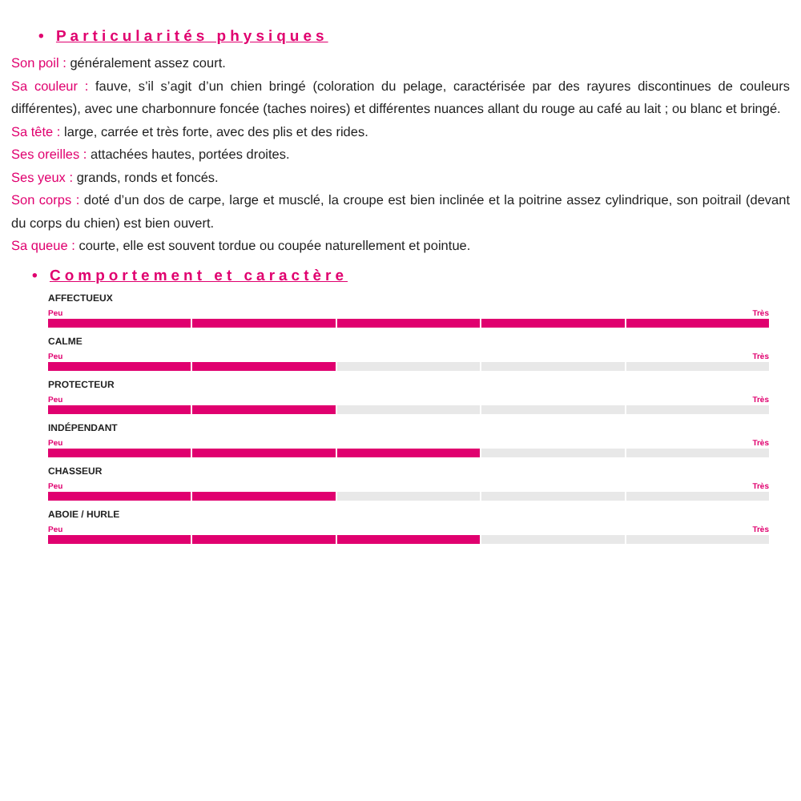• Particularités physiques
Son poil : généralement assez court.
Sa couleur : fauve, s’il s’agit d’un chien bringé (coloration du pelage, caractérisée par des rayures discontinues de couleurs différentes), avec une charbonnure foncée (taches noires) et différentes nuances allant du rouge au café au lait ; ou blanc et bringé.
Sa tête : large, carrée et très forte, avec des plis et des rides.
Ses oreilles : attachées hautes, portées droites.
Ses yeux : grands, ronds et foncés.
Son corps : doté d’un dos de carpe, large et musclé, la croupe est bien inclinée et la poitrine assez cylindrique, son poitrail (devant du corps du chien) est bien ouvert.
Sa queue : courte, elle est souvent tordue ou coupée naturellement et pointue.
• Comportement et caractère
AFFECTUEUX
Peu Très
CALME
Peu Très
PROTECTEUR
Peu Très
INDÉPENDANT
Peu Très
CHASSEUR
Peu Très
ABOIE / HURLE
Peu Très